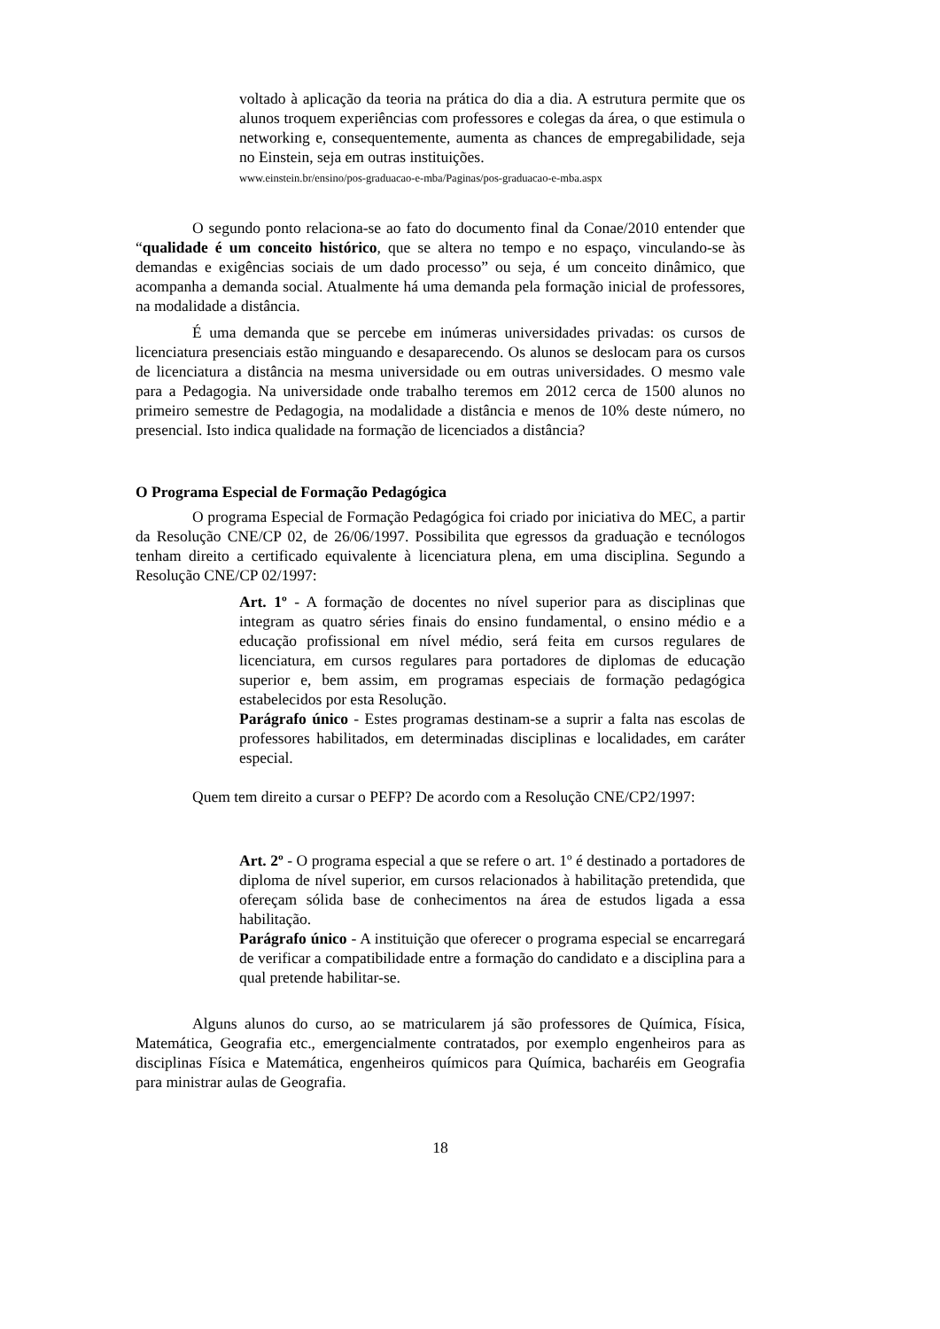voltado à aplicação da teoria na prática do dia a dia. A estrutura permite que os alunos troquem experiências com professores e colegas da área, o que estimula o networking e, consequentemente, aumenta as chances de empregabilidade, seja no Einstein, seja em outras instituições.
www.einstein.br/ensino/pos-graduacao-e-mba/Paginas/pos-graduacao-e-mba.aspx
O segundo ponto relaciona-se ao fato do documento final da Conae/2010 entender que “qualidade é um conceito histórico, que se altera no tempo e no espaço, vinculando-se às demandas e exigências sociais de um dado processo” ou seja, é um conceito dinâmico, que acompanha a demanda social. Atualmente há uma demanda pela formação inicial de professores, na modalidade a distância.
É uma demanda que se percebe em inúmeras universidades privadas: os cursos de licenciatura presenciais estão minguando e desaparecendo. Os alunos se deslocam para os cursos de licenciatura a distância na mesma universidade ou em outras universidades. O mesmo vale para a Pedagogia. Na universidade onde trabalho teremos em 2012 cerca de 1500 alunos no primeiro semestre de Pedagogia, na modalidade a distância e menos de 10% deste número, no presencial. Isto indica qualidade na formação de licenciados a distância?
O Programa Especial de Formação Pedagógica
O programa Especial de Formação Pedagógica foi criado por iniciativa do MEC, a partir da Resolução CNE/CP 02, de 26/06/1997. Possibilita que egressos da graduação e tecnólogos tenham direito a certificado equivalente à licenciatura plena, em uma disciplina. Segundo a Resolução CNE/CP 02/1997:
Art. 1º - A formação de docentes no nível superior para as disciplinas que integram as quatro séries finais do ensino fundamental, o ensino médio e a educação profissional em nível médio, será feita em cursos regulares de licenciatura, em cursos regulares para portadores de diplomas de educação superior e, bem assim, em programas especiais de formação pedagógica estabelecidos por esta Resolução.
Parágrafo único - Estes programas destinam-se a suprir a falta nas escolas de professores habilitados, em determinadas disciplinas e localidades, em caráter especial.
Quem tem direito a cursar o PEFP? De acordo com a Resolução CNE/CP2/1997:
Art. 2º - O programa especial a que se refere o art. 1º é destinado a portadores de diploma de nível superior, em cursos relacionados à habilitação pretendida, que ofereçam sólida base de conhecimentos na área de estudos ligada a essa habilitação.
Parágrafo único - A instituição que oferecer o programa especial se encarregará de verificar a compatibilidade entre a formação do candidato e a disciplina para a qual pretende habilitar-se.
Alguns alunos do curso, ao se matricularem já são professores de Química, Física, Matemática, Geografia etc., emergencialmente contratados, por exemplo engenheiros para as disciplinas Física e Matemática, engenheiros químicos para Química, bacharéis em Geografia para ministrar aulas de Geografia.
18